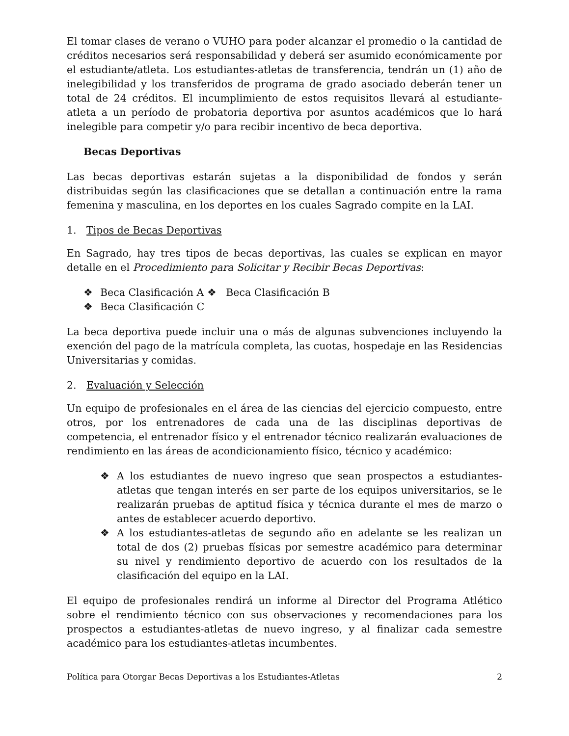El tomar clases de verano o VUHO para poder alcanzar el promedio o la cantidad de créditos necesarios será responsabilidad y deberá ser asumido económicamente por el estudiante/atleta. Los estudiantes-atletas de transferencia, tendrán un (1) año de inelegibilidad y los transferidos de programa de grado asociado deberán tener un total de 24 créditos. El incumplimiento de estos requisitos llevará al estudiante-atleta a un período de probatoria deportiva por asuntos académicos que lo hará inelegible para competir y/o para recibir incentivo de beca deportiva.
Becas Deportivas
Las becas deportivas estarán sujetas a la disponibilidad de fondos y serán distribuidas según las clasificaciones que se detallan a continuación entre la rama femenina y masculina, en los deportes en los cuales Sagrado compite en la LAI.
1. Tipos de Becas Deportivas
En Sagrado, hay tres tipos de becas deportivas, las cuales se explican en mayor detalle en el Procedimiento para Solicitar y Recibir Becas Deportivas:
❖ Beca Clasificación A ❖ Beca Clasificación B
❖ Beca Clasificación C
La beca deportiva puede incluir una o más de algunas subvenciones incluyendo la exención del pago de la matrícula completa, las cuotas, hospedaje en las Residencias Universitarias y comidas.
2. Evaluación y Selección
Un equipo de profesionales en el área de las ciencias del ejercicio compuesto, entre otros, por los entrenadores de cada una de las disciplinas deportivas de competencia, el entrenador físico y el entrenador técnico realizarán evaluaciones de rendimiento en las áreas de acondicionamiento físico, técnico y académico:
❖ A los estudiantes de nuevo ingreso que sean prospectos a estudiantes-atletas que tengan interés en ser parte de los equipos universitarios, se le realizarán pruebas de aptitud física y técnica durante el mes de marzo o antes de establecer acuerdo deportivo.
❖ A los estudiantes-atletas de segundo año en adelante se les realizan un total de dos (2) pruebas físicas por semestre académico para determinar su nivel y rendimiento deportivo de acuerdo con los resultados de la clasificación del equipo en la LAI.
El equipo de profesionales rendirá un informe al Director del Programa Atlético sobre el rendimiento técnico con sus observaciones y recomendaciones para los prospectos a estudiantes-atletas de nuevo ingreso, y al finalizar cada semestre académico para los estudiantes-atletas incumbentes.
Política para Otorgar Becas Deportivas a los Estudiantes-Atletas 2